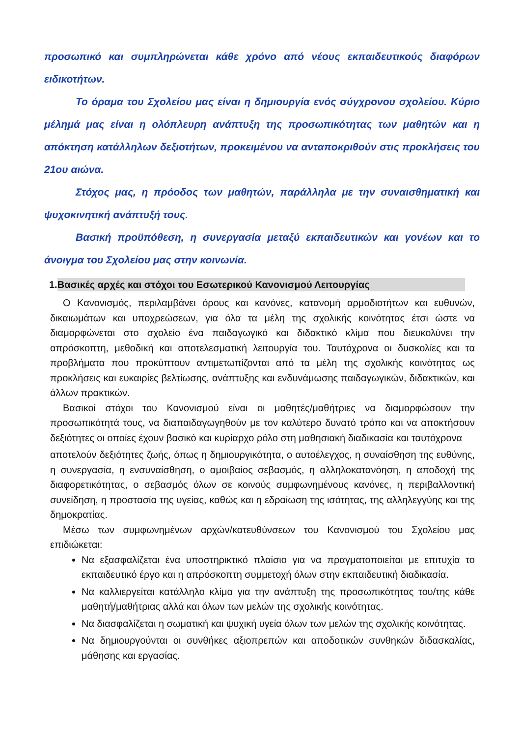προσωπικό και συμπληρώνεται κάθε χρόνο από νέους εκπαιδευτικούς διαφόρων ειδικοτήτων.
Το όραμα του Σχολείου μας είναι η δημιουργία ενός σύγχρονου σχολείου. Κύριο μέλημά μας είναι η ολόπλευρη ανάπτυξη της προσωπικότητας των μαθητών και η απόκτηση κατάλληλων δεξιοτήτων, προκειμένου να ανταποκριθούν στις προκλήσεις του 21ου αιώνα.
Στόχος μας, η πρόοδος των μαθητών, παράλληλα με την συναισθηματική και ψυχοκινητική ανάπτυξή τους.
Βασική προϋπόθεση, η συνεργασία μεταξύ εκπαιδευτικών και γονέων και το άνοιγμα του Σχολείου μας στην κοινωνία.
1. Βασικές αρχές και στόχοι του Εσωτερικού Κανονισμού Λειτουργίας
Ο Κανονισμός, περιλαμβάνει όρους και κανόνες, κατανομή αρμοδιοτήτων και ευθυνών, δικαιωμάτων και υποχρεώσεων, για όλα τα μέλη της σχολικής κοινότητας έτσι ώστε να διαμορφώνεται στο σχολείο ένα παιδαγωγικό και διδακτικό κλίμα που διευκολύνει την απρόσκοπτη, μεθοδική και αποτελεσματική λειτουργία του. Ταυτόχρονα οι δυσκολίες και τα προβλήματα που προκύπτουν αντιμετωπίζονται από τα μέλη της σχολικής κοινότητας ως προκλήσεις και ευκαιρίες βελτίωσης, ανάπτυξης και ενδυνάμωσης παιδαγωγικών, διδακτικών, και άλλων πρακτικών.
Βασικοί στόχοι του Κανονισμού είναι οι μαθητές/μαθήτριες να διαμορφώσουν την προσωπικότητά τους, να διαπαιδαγωγηθούν με τον καλύτερο δυνατό τρόπο και να αποκτήσουν δεξιότητες οι οποίες έχουν βασικό και κυρίαρχο ρόλο στη μαθησιακή διαδικασία και ταυτόχρονα
αποτελούν δεξιότητες ζωής, όπως η δημιουργικότητα, ο αυτοέλεγχος, η συναίσθηση της ευθύνης, η συνεργασία, η ενσυναίσθηση, ο αμοιβαίος σεβασμός, η αλληλοκατανόηση, η αποδοχή της διαφορετικότητας, ο σεβασμός όλων σε κοινούς συμφωνημένους κανόνες, η περιβαλλοντική συνείδηση, η προστασία της υγείας, καθώς και η εδραίωση της ισότητας, της αλληλεγγύης και της δημοκρατίας.
Μέσω των συμφωνημένων αρχών/κατευθύνσεων του Κανονισμού του Σχολείου μας επιδιώκεται:
Να εξασφαλίζεται ένα υποστηρικτικό πλαίσιο για να πραγματοποιείται με επιτυχία το εκπαιδευτικό έργο και η απρόσκοπτη συμμετοχή όλων στην εκπαιδευτική διαδικασία.
Να καλλιεργείται κατάλληλο κλίμα για την ανάπτυξη της προσωπικότητας του/της κάθε μαθητή/μαθήτριας αλλά και όλων των μελών της σχολικής κοινότητας.
Να διασφαλίζεται η σωματική και ψυχική υγεία όλων των μελών της σχολικής κοινότητας.
Να δημιουργούνται οι συνθήκες αξιοπρεπών και αποδοτικών συνθηκών διδασκαλίας, μάθησης και εργασίας.